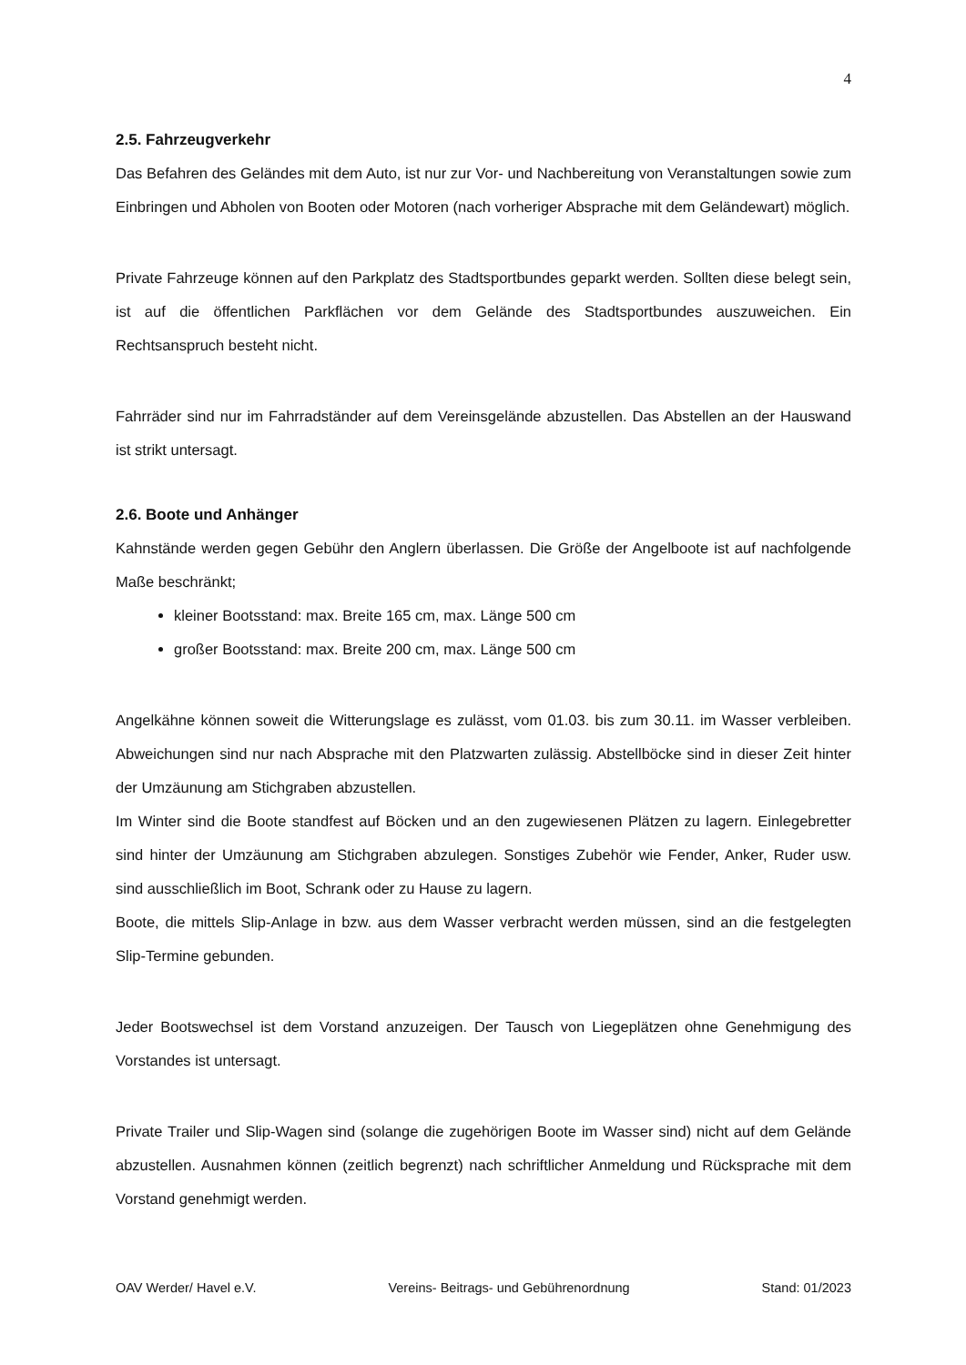4
2.5. Fahrzeugverkehr
Das Befahren des Geländes mit dem Auto, ist nur zur Vor- und Nachbereitung von Veranstaltungen sowie zum Einbringen und Abholen von Booten oder Motoren (nach vorheriger Absprache mit dem Geländewart) möglich.
Private Fahrzeuge können auf den Parkplatz des Stadtsportbundes geparkt werden. Sollten diese belegt sein, ist auf die öffentlichen Parkflächen vor dem Gelände des Stadtsportbundes auszuweichen. Ein Rechtsanspruch besteht nicht.
Fahrräder sind nur im Fahrradständer auf dem Vereinsgelände abzustellen. Das Abstellen an der Hauswand ist strikt untersagt.
2.6. Boote und Anhänger
Kahnstände werden gegen Gebühr den Anglern überlassen. Die Größe der Angelboote ist auf nachfolgende Maße beschränkt;
kleiner Bootsstand: max. Breite 165 cm, max. Länge 500 cm
großer Bootsstand: max. Breite 200 cm, max. Länge 500 cm
Angelkähne können soweit die Witterungslage es zulässt, vom 01.03. bis zum 30.11. im Wasser verbleiben. Abweichungen sind nur nach Absprache mit den Platzwarten zulässig. Abstellböcke sind in dieser Zeit hinter der Umzäunung am Stichgraben abzustellen.
Im Winter sind die Boote standfest auf Böcken und an den zugewiesenen Plätzen zu lagern. Einlegebretter sind hinter der Umzäunung am Stichgraben abzulegen. Sonstiges Zubehör wie Fender, Anker, Ruder usw. sind ausschließlich im Boot, Schrank oder zu Hause zu lagern.
Boote, die mittels Slip-Anlage in bzw. aus dem Wasser verbracht werden müssen, sind an die festgelegten Slip-Termine gebunden.
Jeder Bootswechsel ist dem Vorstand anzuzeigen. Der Tausch von Liegeplätzen ohne Genehmigung des Vorstandes ist untersagt.
Private Trailer und Slip-Wagen sind (solange die zugehörigen Boote im Wasser sind) nicht auf dem Gelände abzustellen. Ausnahmen können (zeitlich begrenzt) nach schriftlicher Anmeldung und Rücksprache mit dem Vorstand genehmigt werden.
OAV Werder/ Havel e.V. Vereins- Beitrags- und Gebührenordnung Stand: 01/2023